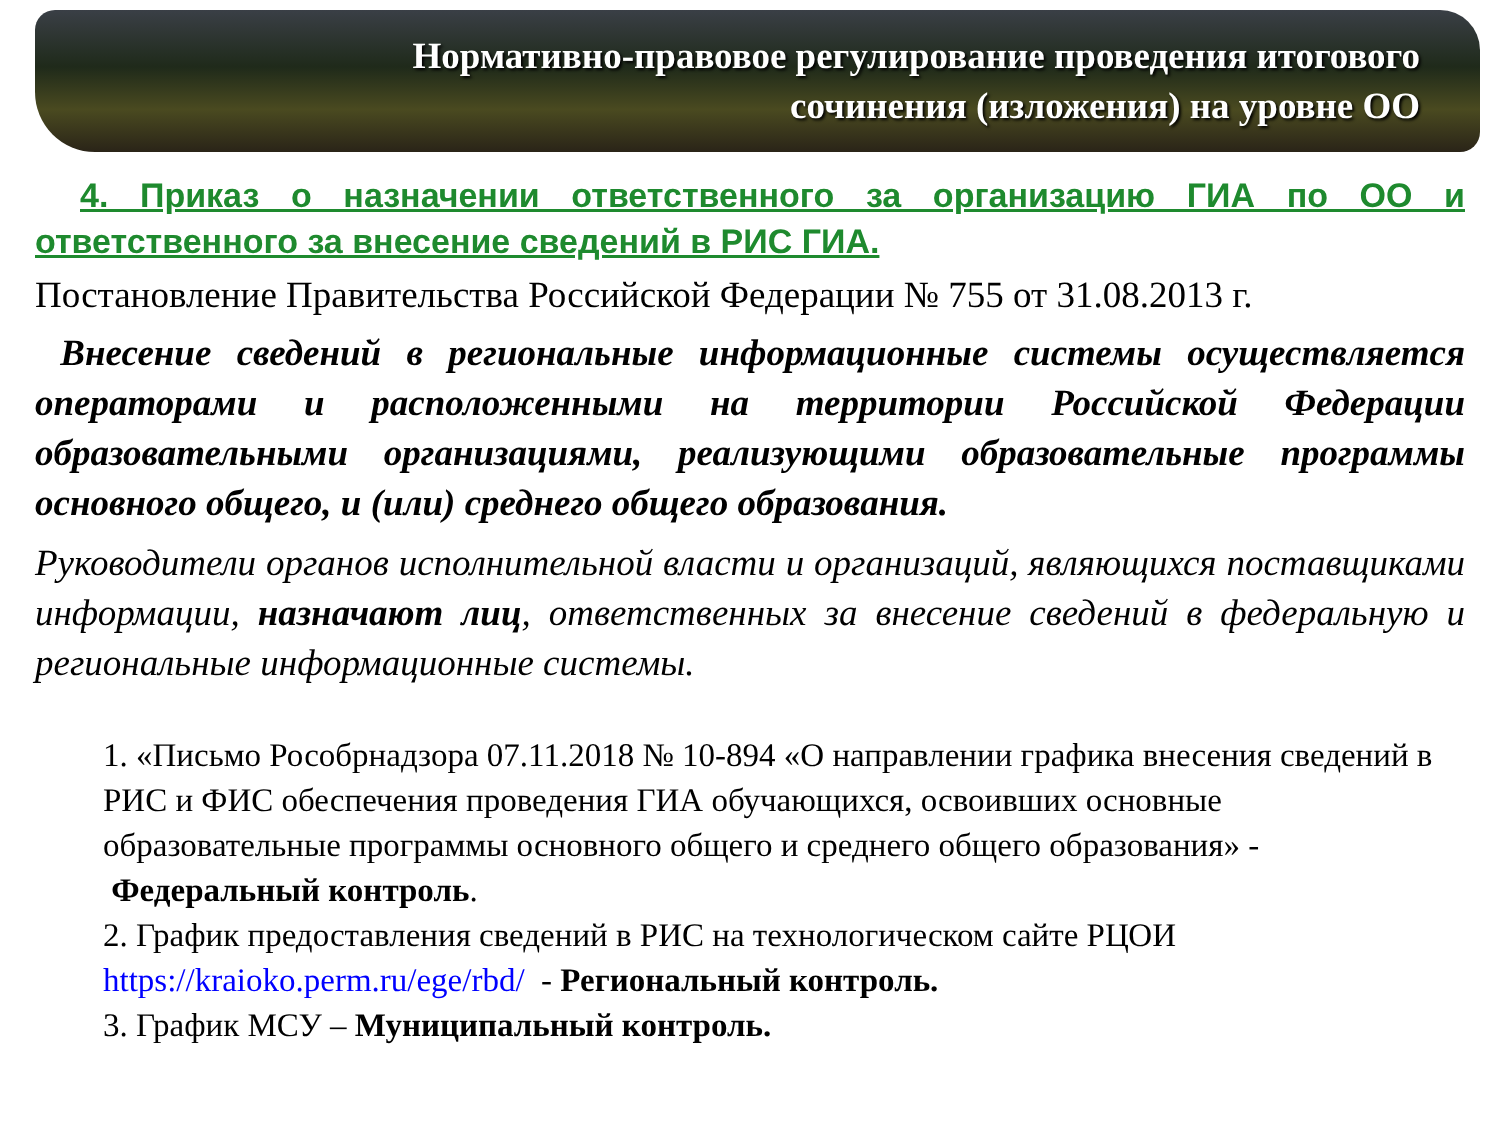Нормативно-правовое регулирование проведения итогового
сочинения (изложения) на уровне ОО
4. Приказ о назначении ответственного за организацию ГИА по ОО и ответственного за внесение сведений в РИС ГИА.
Постановление Правительства Российской Федерации № 755 от 31.08.2013 г.
Внесение сведений в региональные информационные системы осуществляется операторами и расположенными на территории Российской Федерации образовательными организациями, реализующими образовательные программы основного общего, и (или) среднего общего образования.
Руководители органов исполнительной власти и организаций, являющихся поставщиками информации, назначают лиц, ответственных за внесение сведений в федеральную и региональные информационные системы.
1. «Письмо Рособрнадзора 07.11.2018 № 10-894 «О направлении графика внесения сведений в РИС и ФИС обеспечения проведения ГИА обучающихся, освоивших основные образовательные программы основного общего и среднего общего образования» - Федеральный контроль.
2. График предоставления сведений в РИС на технологическом сайте РЦОИ https://kraioko.perm.ru/ege/rbd/ - Региональный контроль.
3. График МСУ – Муниципальный контроль.